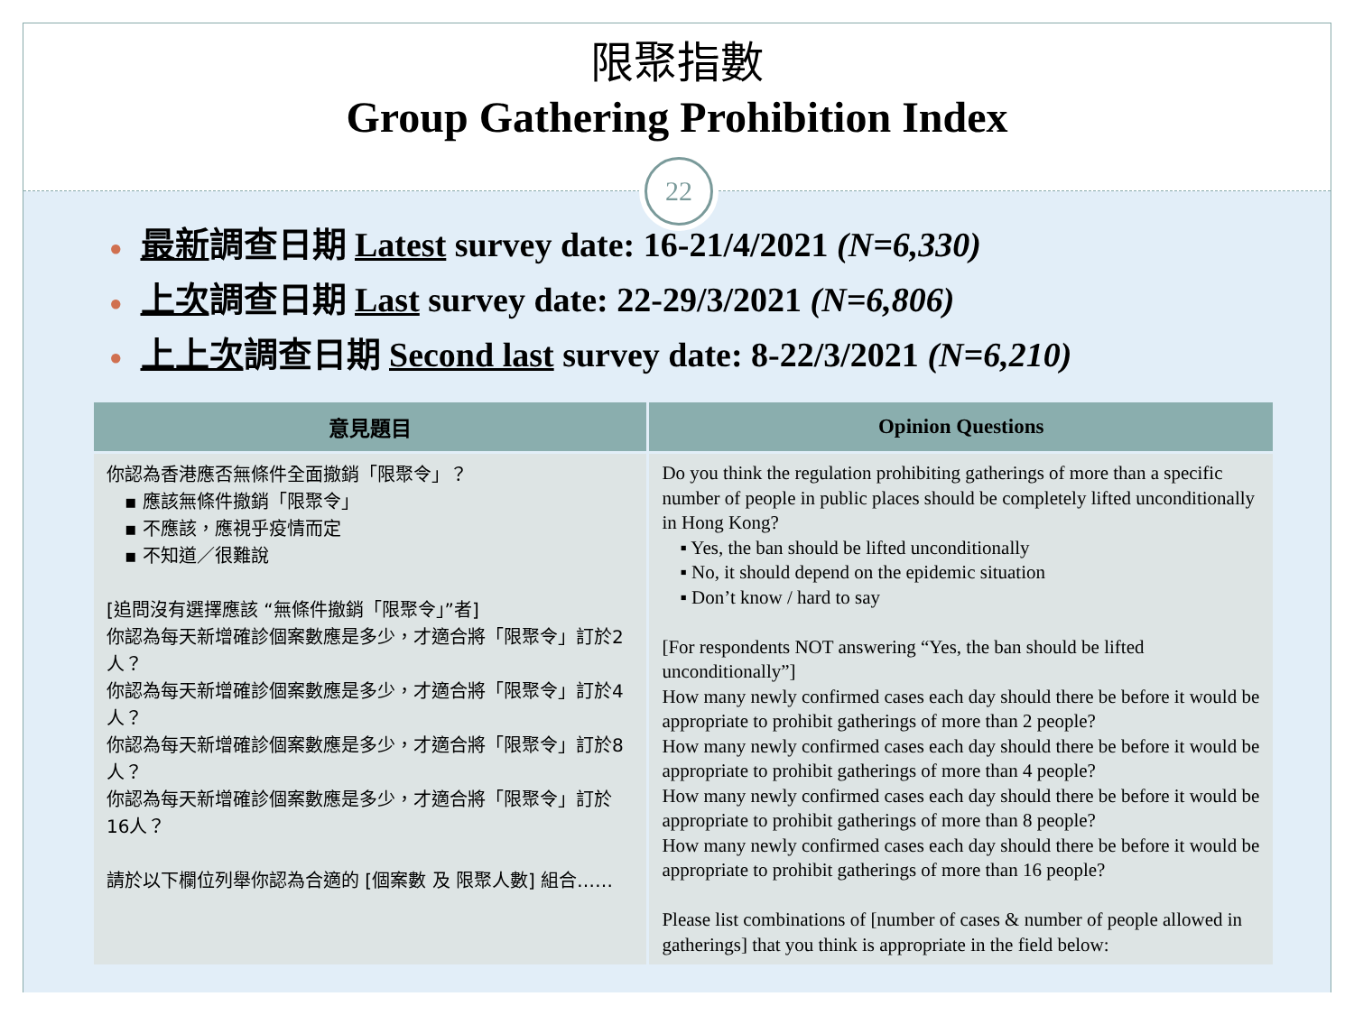限聚指數
Group Gathering Prohibition Index
22
● 最新調查日期 Latest survey date: 16-21/4/2021 (N=6,330)
● 上次調查日期 Last survey date: 22-29/3/2021 (N=6,806)
● 上上次調查日期 Second last survey date: 8-22/3/2021 (N=6,210)
| 意見題目 | Opinion Questions |
| --- | --- |
| 你認為香港應否無條件全面撤銷「限聚令」？ ▪ 應該無條件撤銷「限聚令」 ▪ 不應該，應視乎疫情而定 ▪ 不知道／很難說 [追問沒有選擇應該 “無條件撤銷「限聚令」”者] 你認為每天新增確診個案數應是多少，才適合將「限聚令」訂於2人？ 你認為每天新增確診個案數應是多少，才適合將「限聚令」訂於4人？ 你認為每天新增確診個案數應是多少，才適合將「限聚令」訂於8人？ 你認為每天新增確診個案數應是多少，才適合將「限聚令」訂於16人？ 請於以下欄位列舉你認為合適的 [個案數 及 限聚人數] 組合…… | Do you think the regulation prohibiting gatherings of more than a specific number of people in public places should be completely lifted unconditionally in Hong Kong? ▪ Yes, the ban should be lifted unconditionally ▪ No, it should depend on the epidemic situation ▪ Don’t know / hard to say [For respondents NOT answering “Yes, the ban should be lifted unconditionally”] How many newly confirmed cases each day should there be before it would be appropriate to prohibit gatherings of more than 2 people? How many newly confirmed cases each day should there be before it would be appropriate to prohibit gatherings of more than 4 people? How many newly confirmed cases each day should there be before it would be appropriate to prohibit gatherings of more than 8 people? How many newly confirmed cases each day should there be before it would be appropriate to prohibit gatherings of more than 16 people? Please list combinations of [number of cases & number of people allowed in gatherings] that you think is appropriate in the field below: |